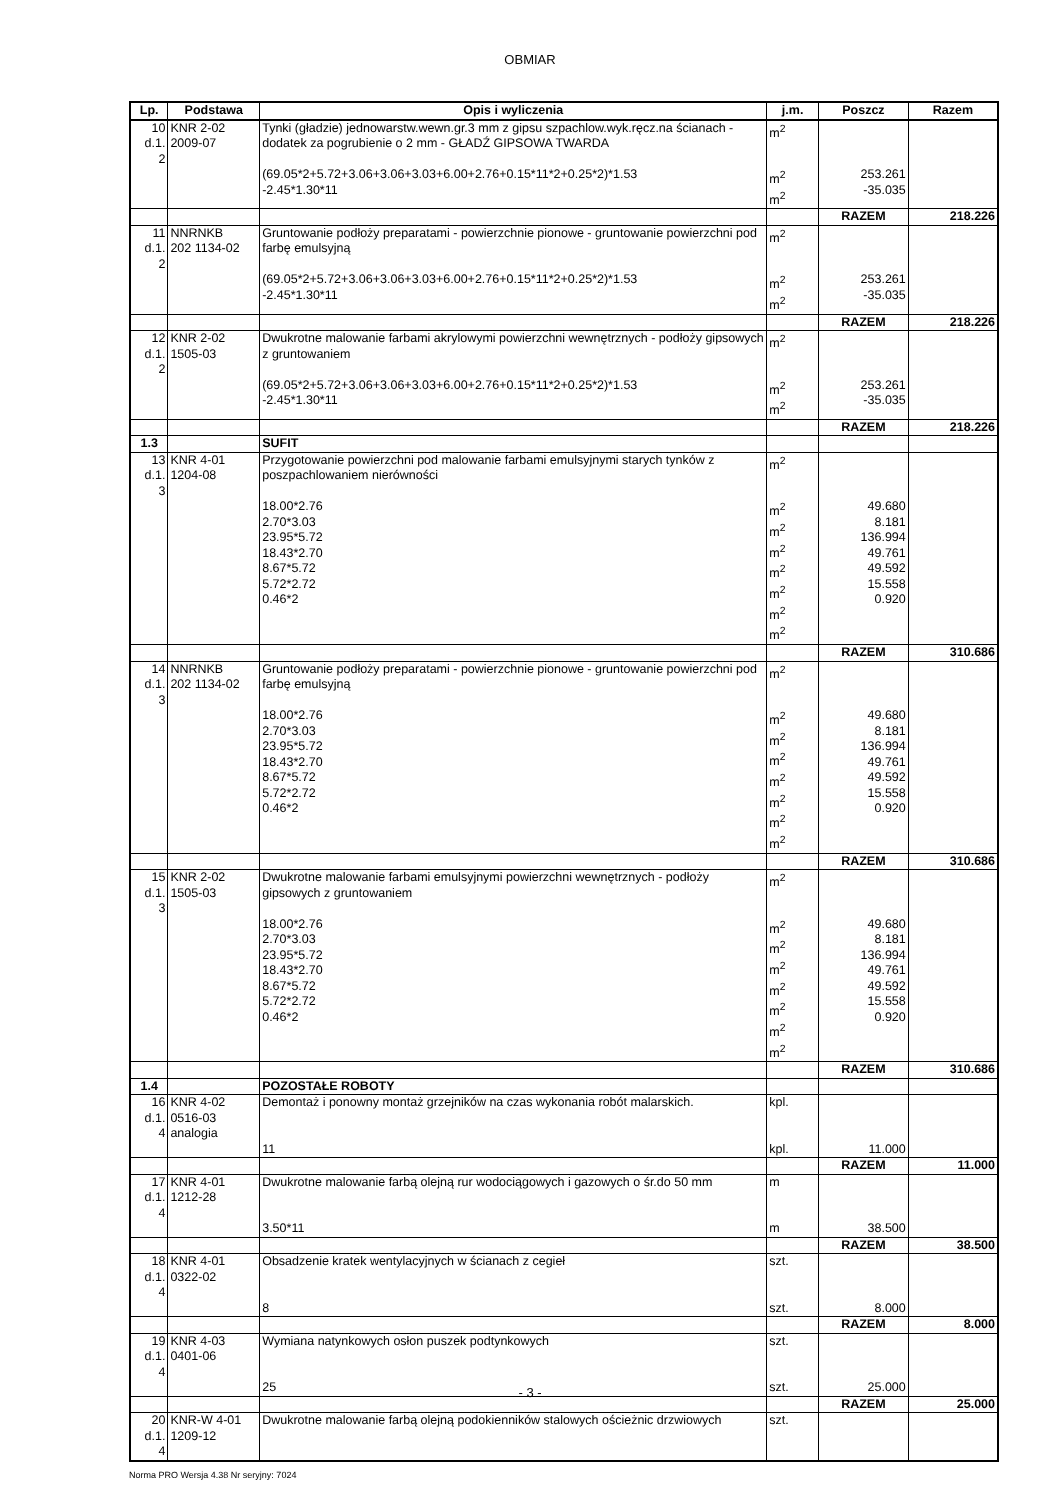OBMIAR
| Lp. | Podstawa | Opis i wyliczenia | j.m. | Poszcz | Razem |
| --- | --- | --- | --- | --- | --- |
| 10 d.1. 2 | KNR 2-02 2009-07 | Tynki (gładzie) jednowarstw.wewn.gr.3 mm z gipsu szpachlow.wyk.ręcz.na ścianach - dodatek za pogrubienie o 2 mm - GŁADŹ GIPSOWA TWARDA | m<sup>2</sup> | | |
| | | (69.05*2+5.72+3.06+3.06+3.03+6.00+2.76+0.15*11*2+0.25*2)*1.53 -2.45*1.30*11 | m<sup>2</sup> m<sup>2</sup> | 253.261 -35.035 | |
| | | | | RAZEM | 218.226 |
| 11 d.1. 2 | NNRNKB 202 1134-02 | Gruntowanie podłoży preparatami - powierzchnie pionowe - gruntowanie powierzchni pod farbę emulsyjną | m<sup>2</sup> | | |
| | | (69.05*2+5.72+3.06+3.06+3.03+6.00+2.76+0.15*11*2+0.25*2)*1.53 -2.45*1.30*11 | m<sup>2</sup> m<sup>2</sup> | 253.261 -35.035 | |
| | | | | RAZEM | 218.226 |
| 12 d.1. 2 | KNR 2-02 1505-03 | Dwukrotne malowanie farbami akrylowymi powierzchni wewnętrznych - podłoży gipsowych z gruntowaniem | m<sup>2</sup> | | |
| | | (69.05*2+5.72+3.06+3.06+3.03+6.00+2.76+0.15*11*2+0.25*2)*1.53 -2.45*1.30*11 | m<sup>2</sup> m<sup>2</sup> | 253.261 -35.035 | |
| | | | | RAZEM | 218.226 |
| 1.3 | | SUFIT | | | |
| 13 d.1. 3 | KNR 4-01 1204-08 | Przygotowanie powierzchni pod malowanie farbami emulsyjnymi starych tynków z poszpachlowaniem nierówności | m<sup>2</sup> | | |
| | | 18.00*2.76 2.70*3.03 23.95*5.72 18.43*2.70 8.67*5.72 5.72*2.72 0.46*2 | m<sup>2</sup> m<sup>2</sup> m<sup>2</sup> m<sup>2</sup> m<sup>2</sup> m<sup>2</sup> m<sup>2</sup> | 49.680 8.181 136.994 49.761 49.592 15.558 0.920 | |
| | | | | RAZEM | 310.686 |
| 14 d.1. 3 | NNRNKB 202 1134-02 | Gruntowanie podłoży preparatami - powierzchnie pionowe - gruntowanie powierzchni pod farbę emulsyjną | m<sup>2</sup> | | |
| | | 18.00*2.76 2.70*3.03 23.95*5.72 18.43*2.70 8.67*5.72 5.72*2.72 0.46*2 | m<sup>2</sup> m<sup>2</sup> m<sup>2</sup> m<sup>2</sup> m<sup>2</sup> m<sup>2</sup> m<sup>2</sup> | 49.680 8.181 136.994 49.761 49.592 15.558 0.920 | |
| | | | | RAZEM | 310.686 |
| 15 d.1. 3 | KNR 2-02 1505-03 | Dwukrotne malowanie farbami emulsyjnymi powierzchni wewnętrznych - podłoży gipsowych z gruntowaniem | m<sup>2</sup> | | |
| | | 18.00*2.76 2.70*3.03 23.95*5.72 18.43*2.70 8.67*5.72 5.72*2.72 0.46*2 | m<sup>2</sup> m<sup>2</sup> m<sup>2</sup> m<sup>2</sup> m<sup>2</sup> m<sup>2</sup> m<sup>2</sup> | 49.680 8.181 136.994 49.761 49.592 15.558 0.920 | |
| | | | | RAZEM | 310.686 |
| 1.4 | | POZOSTAŁE ROBOTY | | | |
| 16 d.1. 4 | KNR 4-02 0516-03 analogia | Demontaż i ponowny montaż grzejników na czas wykonania robót malarskich. | kpl. | | |
| | | 11 | kpl. | 11.000 | |
| | | | | RAZEM | 11.000 |
| 17 d.1. 4 | KNR 4-01 1212-28 | Dwukrotne malowanie farbą olejną rur wodociągowych i gazowych o śr.do 50 mm | m | | |
| | | 3.50*11 | m | 38.500 | |
| | | | | RAZEM | 38.500 |
| 18 d.1. 4 | KNR 4-01 0322-02 | Obsadzenie kratek wentylacyjnych w ścianach z cegieł | szt. | | |
| | | 8 | szt. | 8.000 | |
| | | | | RAZEM | 8.000 |
| 19 d.1. 4 | KNR 4-03 0401-06 | Wymiana natynkowych osłon puszek podtynkowych | szt. | | |
| | | 25 | szt. | 25.000 | |
| | | | | RAZEM | 25.000 |
| 20 d.1. 4 | KNR-W 4-01 1209-12 | Dwukrotne malowanie farbą olejną podokienników stalowych ościeżnic drzwiowych | szt. | | |
- 3 -
Norma PRO Wersja 4.38 Nr seryjny: 7024